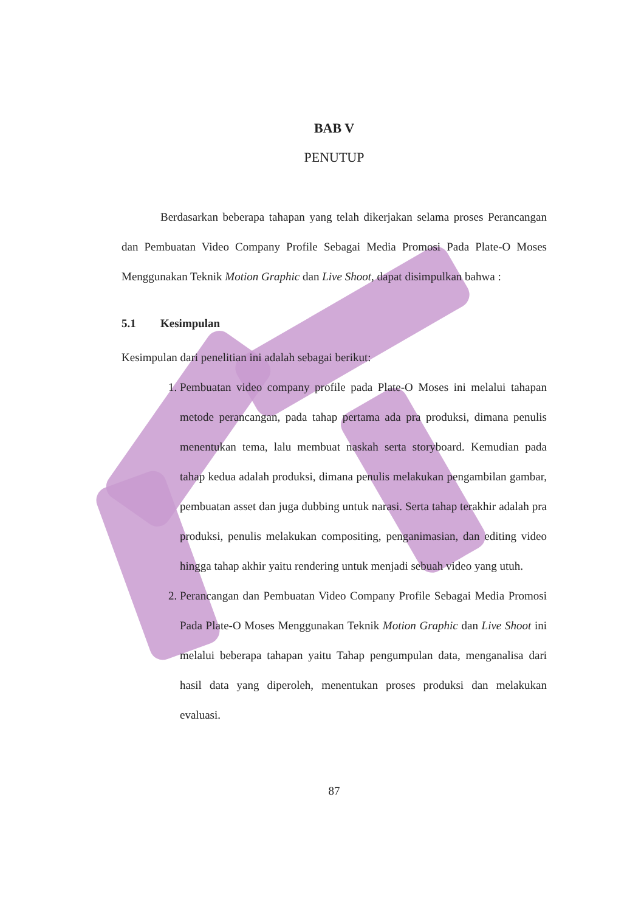BAB V
PENUTUP
Berdasarkan beberapa tahapan yang telah dikerjakan selama proses Perancangan dan Pembuatan Video Company Profile Sebagai Media Promosi Pada Plate-O Moses Menggunakan Teknik Motion Graphic dan Live Shoot, dapat disimpulkan bahwa :
5.1 Kesimpulan
Kesimpulan dari penelitian ini adalah sebagai berikut:
1. Pembuatan video company profile pada Plate-O Moses ini melalui tahapan metode perancangan, pada tahap pertama ada pra produksi, dimana penulis menentukan tema, lalu membuat naskah serta storyboard. Kemudian pada tahap kedua adalah produksi, dimana penulis melakukan pengambilan gambar, pembuatan asset dan juga dubbing untuk narasi. Serta tahap terakhir adalah pra produksi, penulis melakukan compositing, penganimasian, dan editing video hingga tahap akhir yaitu rendering untuk menjadi sebuah video yang utuh.
2. Perancangan dan Pembuatan Video Company Profile Sebagai Media Promosi Pada Plate-O Moses Menggunakan Teknik Motion Graphic dan Live Shoot ini melalui beberapa tahapan yaitu Tahap pengumpulan data, menganalisa dari hasil data yang diperoleh, menentukan proses produksi dan melakukan evaluasi.
87